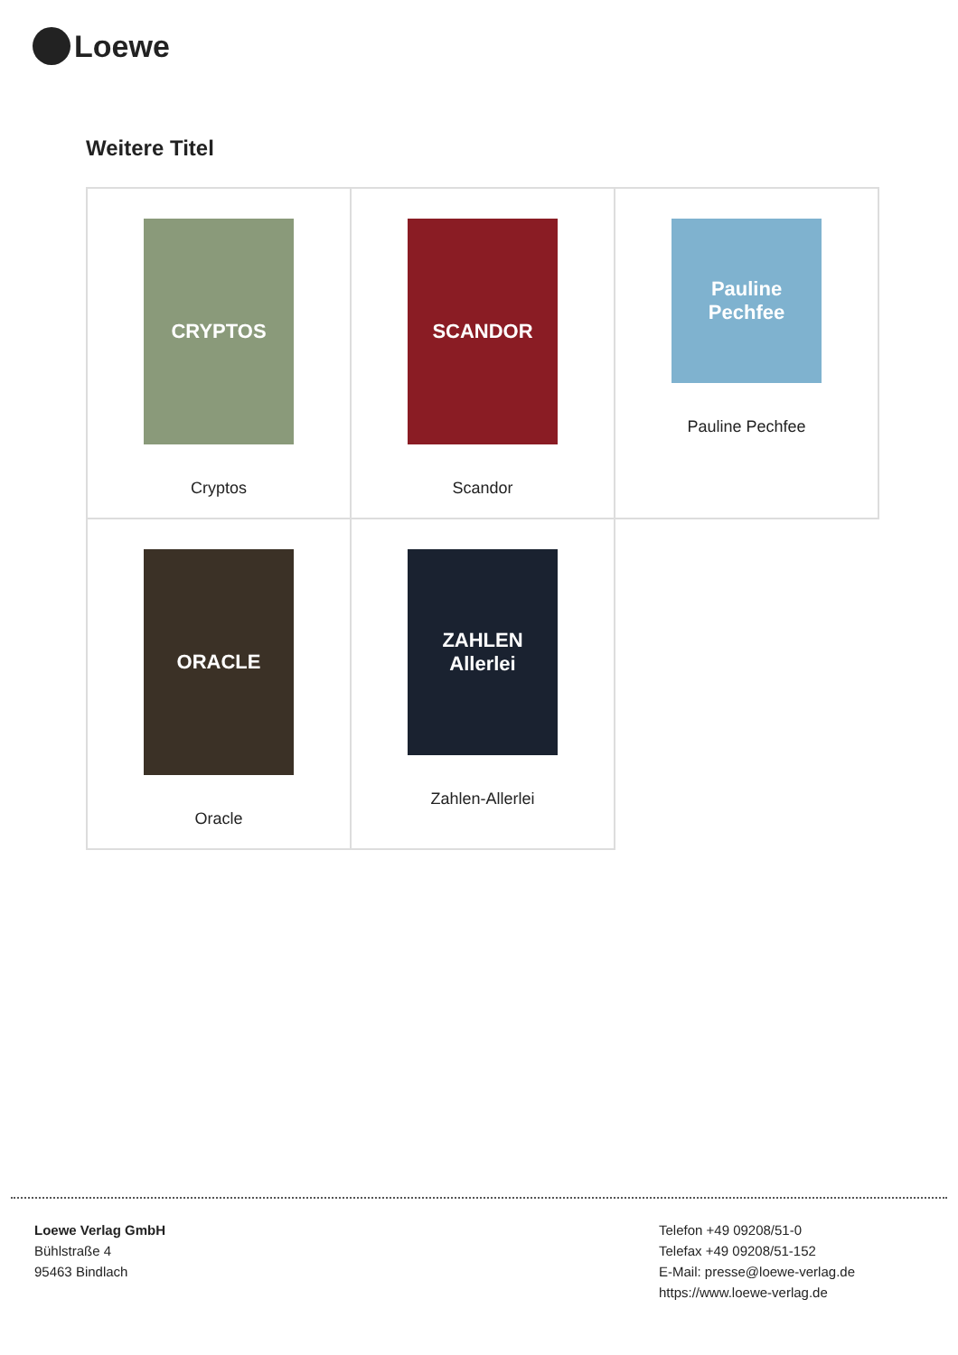Loewe
Weitere Titel
| CRYPTOS Cryptos | SCANDOR Scandor | Pauline Pechfee Pauline Pechfee |
| ORACLE Oracle | ZAHLEN Allerlei Zahlen-Allerlei | |
Loewe Verlag GmbH
Bühlstraße 4
95463 Bindlach
Telefon +49 09208/51-0
Telefax +49 09208/51-152
E-Mail: presse@loewe-verlag.de
https://www.loewe-verlag.de